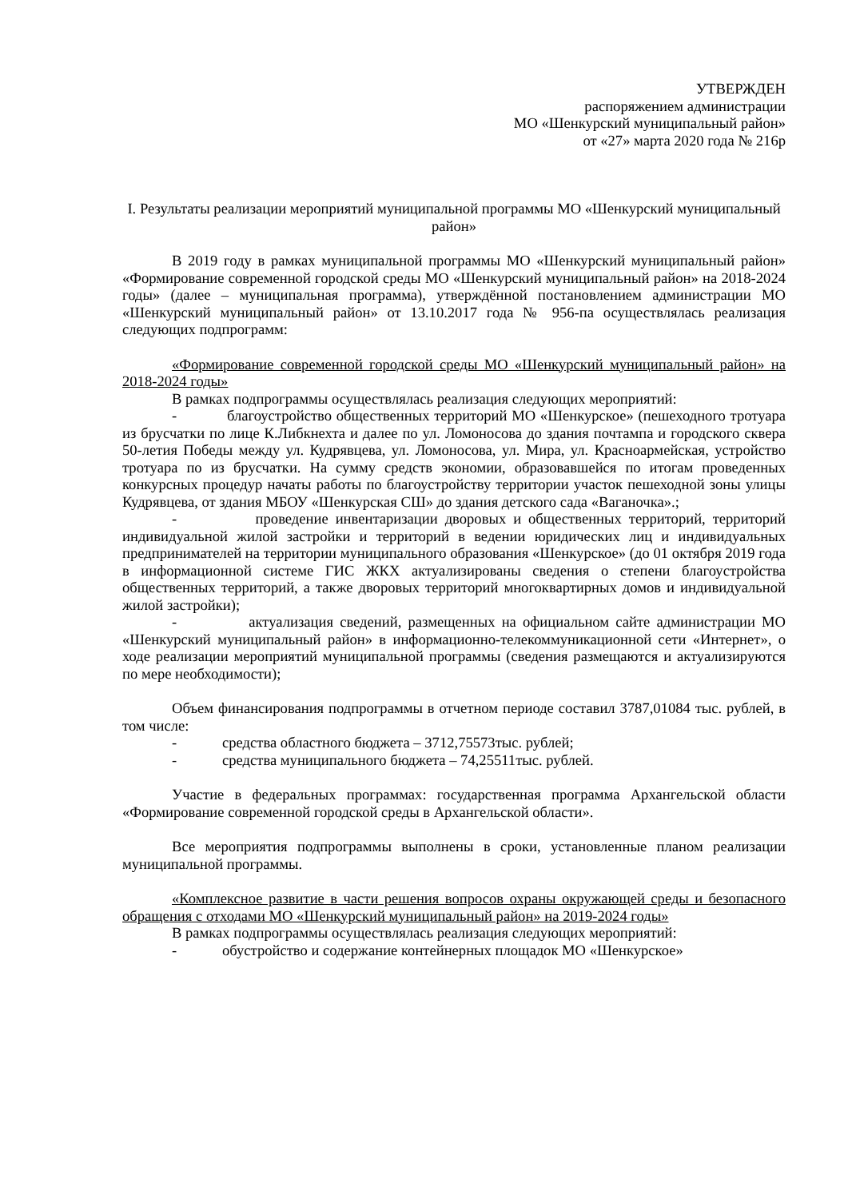УТВЕРЖДЕН
распоряжением администрации
МО «Шенкурский муниципальный район»
от «27» марта 2020 года № 216р
I. Результаты реализации мероприятий муниципальной программы МО «Шенкурский муниципальный район»
В 2019 году в рамках муниципальной программы МО «Шенкурский муниципальный район» «Формирование современной городской среды МО «Шенкурский муниципальный район» на 2018-2024 годы» (далее – муниципальная программа), утверждённой постановлением администрации МО «Шенкурский муниципальный район» от 13.10.2017 года № 956-па осуществлялась реализация следующих подпрограмм:
«Формирование современной городской среды МО «Шенкурский муниципальный район» на 2018-2024 годы»
В рамках подпрограммы осуществлялась реализация следующих мероприятий:
- благоустройство общественных территорий МО «Шенкурское» (пешеходного тротуара из брусчатки по лице К.Либкнехта и далее по ул. Ломоносова до здания почтампа и городского сквера 50-летия Победы между ул. Кудрявцева, ул. Ломоносова, ул. Мира, ул. Красноармейская, устройство тротуара по из брусчатки. На сумму средств экономии, образовавшейся по итогам проведенных конкурсных процедур начаты работы по благоустройству территории участок пешеходной зоны улицы Кудрявцева, от здания МБОУ «Шенкурская СШ» до здания детского сада «Ваганочка».;
- проведение инвентаризации дворовых и общественных территорий, территорий индивидуальной жилой застройки и территорий в ведении юридических лиц и индивидуальных предпринимателей на территории муниципального образования «Шенкурское» (до 01 октября 2019 года в информационной системе ГИС ЖКХ актуализированы сведения о степени благоустройства общественных территорий, а также дворовых территорий многоквартирных домов и индивидуальной жилой застройки);
- актуализация сведений, размещенных на официальном сайте администрации МО «Шенкурский муниципальный район» в информационно-телекоммуникационной сети «Интернет», о ходе реализации мероприятий муниципальной программы (сведения размещаются и актуализируются по мере необходимости);
Объем финансирования подпрограммы в отчетном периоде составил 3787,01084 тыс. рублей, в том числе:
- средства областного бюджета – 3712,75573тыс. рублей;
- средства муниципального бюджета – 74,25511тыс. рублей.
Участие в федеральных программах: государственная программа Архангельской области «Формирование современной городской среды в Архангельской области».
Все мероприятия подпрограммы выполнены в сроки, установленные планом реализации муниципальной программы.
«Комплексное развитие в части решения вопросов охраны окружающей среды и безопасного обращения с отходами МО «Шенкурский муниципальный район» на 2019-2024 годы»
В рамках подпрограммы осуществлялась реализация следующих мероприятий:
- обустройство и содержание контейнерных площадок МО «Шенкурское»